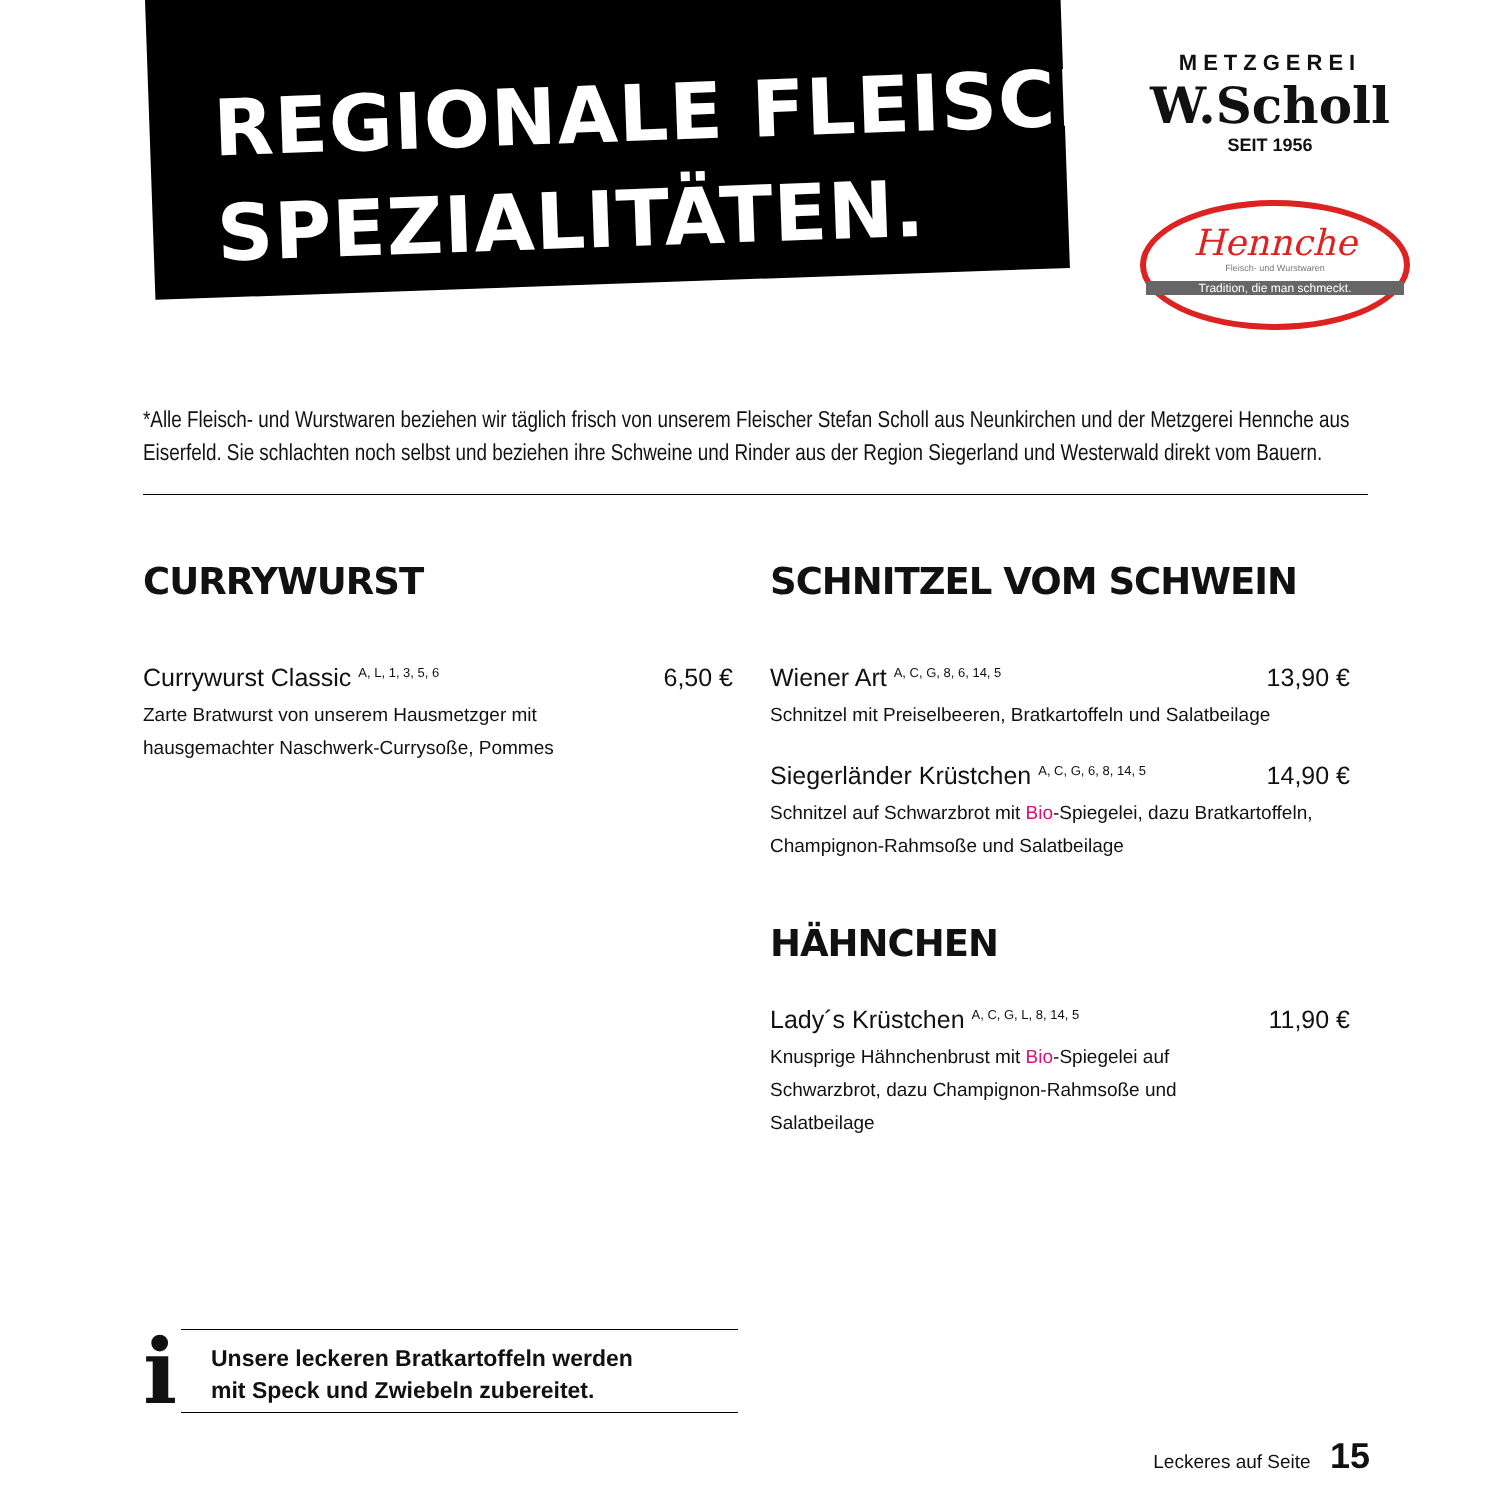REGIONALE FLEISCH-
SPEZIALITÄTEN.
METZGEREI
W.Scholl
SEIT 1956
Hennche
Fleisch- und Wurstwaren
Tradition, die man schmeckt.
*Alle Fleisch- und Wurstwaren beziehen wir täglich frisch von unserem Fleischer Stefan Scholl aus Neunkirchen und der Metzgerei Hennche aus Eiserfeld. Sie schlachten noch selbst und beziehen ihre Schweine und Rinder aus der Region Siegerland und Westerwald direkt vom Bauern.
CURRYWURST
Currywurst Classic <sup>A, L, 1, 3, 5, 6</sup> 6,50 €
Zarte Bratwurst von unserem Hausmetzger mit
hausgemachter Naschwerk-Currysoße, Pommes
SCHNITZEL VOM SCHWEIN
Wiener Art <sup>A, C, G, 8, 6, 14, 5</sup> 13,90 €
Schnitzel mit Preiselbeeren, Bratkartoffeln und Salatbeilage
Siegerländer Krüstchen <sup>A, C, G, 6, 8, 14, 5</sup> 14,90 €
Schnitzel auf Schwarzbrot mit Bio-Spiegelei, dazu Bratkartoffeln,
Champignon-Rahmsoße und Salatbeilage
HÄHNCHEN
Lady´s Krüstchen <sup>A, C, G, L, 8, 14, 5</sup> 11,90 €
Knusprige Hähnchenbrust mit Bio-Spiegelei auf
Schwarzbrot, dazu Champignon-Rahmsoße und
Salatbeilage
i
Unsere leckeren Bratkartoffeln werden
mit Speck und Zwiebeln zubereitet.
Leckeres auf Seite 15